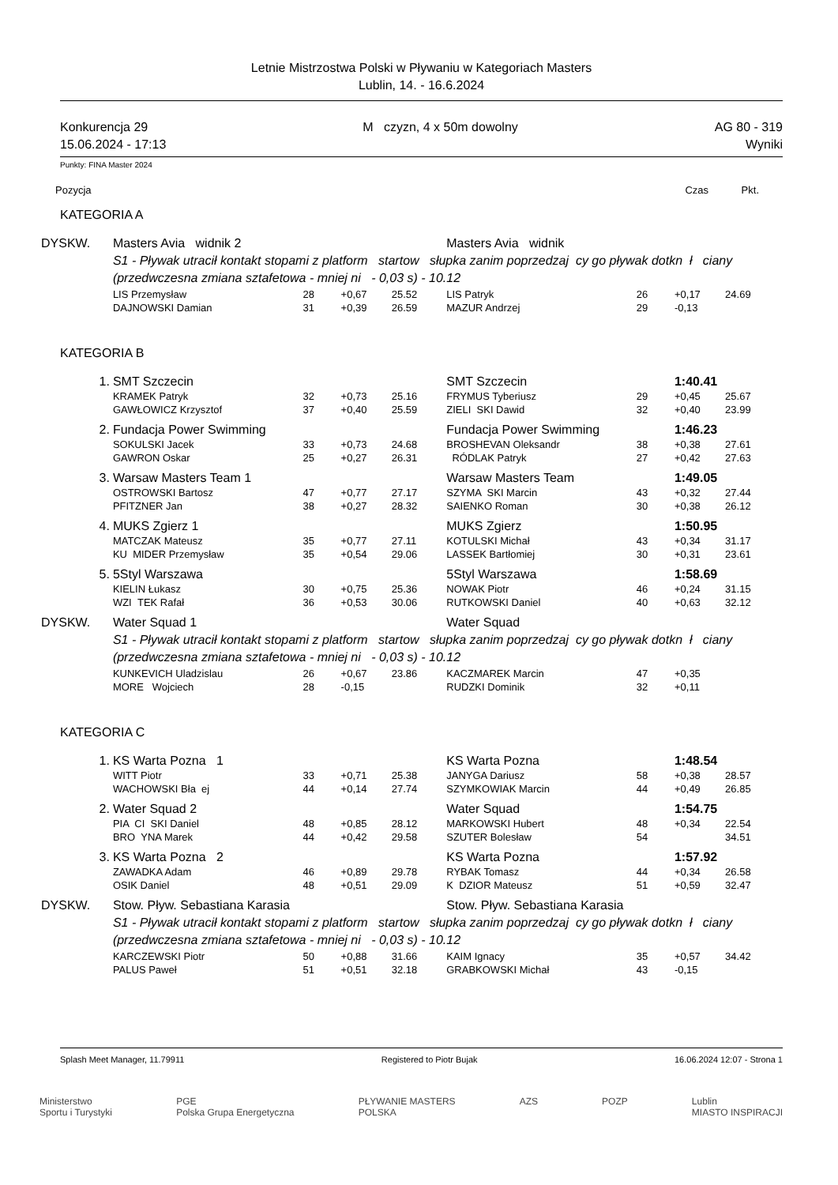Letnie Mistrzostwa Polski w Pływaniu w Kategoriach Masters
Lublin, 14. - 16.6.2024
Konkurencja 29
15.06.2024 - 17:13
M czyzn, 4 x 50m dowolny AG 80 - 319
Wyniki
Punkty: FINA Master 2024
| Pozycja | Czas | Pkt. |
KATEGORIA A
| DYSKW. | Masters Avia widnik 2 | | | | Masters Avia widnik | | | |
| | S1 - Pływak utracił kontakt stopami z platform startow słupka zanim poprzedzaj cy go pływak dotkn ł ciany (przedwczesna zmiana sztafetowa - mniej ni - 0,03 s) - 10.12 | | | | | | | |
| | LIS Przemysław | 28 | +0,67 | 25.52 | LIS Patryk | 26 | +0,17 | 24.69 |
| | DAJNOWSKI Damian | 31 | +0,39 | 26.59 | MAZUR Andrzej | 29 | -0,13 | |
| KATEGORIA B | | | | | | | | |
| 1. | SMT Szczecin | | | | SMT Szczecin | | 1:40.41 | |
| | KRAMEK Patryk | 32 | +0,73 | 25.16 | FRYMUS Tyberiusz | 29 | +0,45 | 25.67 |
| | GAWŁOWICZ Krzysztof | 37 | +0,40 | 25.59 | ZIELI SKI Dawid | 32 | +0,40 | 23.99 |
| 2. | Fundacja Power Swimming | | | | Fundacja Power Swimming | | 1:46.23 | |
| | SOKULSKI Jacek | 33 | +0,73 | 24.68 | BROSHEVAN Oleksandr | 38 | +0,38 | 27.61 |
| | GAWRON Oskar | 25 | +0,27 | 26.31 | RÓDLAK Patryk | 27 | +0,42 | 27.63 |
| 3. | Warsaw Masters Team 1 | | | | Warsaw Masters Team | | 1:49.05 | |
| | OSTROWSKI Bartosz | 47 | +0,77 | 27.17 | SZYMA SKI Marcin | 43 | +0,32 | 27.44 |
| | PFITZNER Jan | 38 | +0,27 | 28.32 | SAIENKO Roman | 30 | +0,38 | 26.12 |
| 4. | MUKS Zgierz 1 | | | | MUKS Zgierz | | 1:50.95 | |
| | MATCZAK Mateusz | 35 | +0,77 | 27.11 | KOTULSKI Michał | 43 | +0,34 | 31.17 |
| | KU MIDER Przemysław | 35 | +0,54 | 29.06 | LASSEK Bartłomiej | 30 | +0,31 | 23.61 |
| 5. | 5Styl Warszawa | | | | 5Styl Warszawa | | 1:58.69 | |
| | KIELIN Łukasz | 30 | +0,75 | 25.36 | NOWAK Piotr | 46 | +0,24 | 31.15 |
| | WZI TEK Rafał | 36 | +0,53 | 30.06 | RUTKOWSKI Daniel | 40 | +0,63 | 32.12 |
| DYSKW. | Water Squad 1 | | | | Water Squad | | | |
| | S1 - Pływak utracił kontakt stopami z platform startow słupka zanim poprzedzaj cy go pływak dotkn ł ciany (przedwczesna zmiana sztafetowa - mniej ni - 0,03 s) - 10.12 | | | | | | | |
| | KUNKEVICH Uladzislau | 26 | +0,67 | 23.86 | KACZMAREK Marcin | 47 | +0,35 | |
| | MORE Wojciech | 28 | -0,15 | | RUDZKI Dominik | 32 | +0,11 | |
| KATEGORIA C | | | | | | | | |
| 1. | KS Warta Pozna 1 | | | | KS Warta Pozna | | 1:48.54 | |
| | WITT Piotr | 33 | +0,71 | 25.38 | JANYGA Dariusz | 58 | +0,38 | 28.57 |
| | WACHOWSKI Bła ej | 44 | +0,14 | 27.74 | SZYMKOWIAK Marcin | 44 | +0,49 | 26.85 |
| 2. | Water Squad 2 | | | | Water Squad | | 1:54.75 | |
| | PIA CI SKI Daniel | 48 | +0,85 | 28.12 | MARKOWSKI Hubert | 48 | +0,34 | 22.54 |
| | BRO YNA Marek | 44 | +0,42 | 29.58 | SZUTER Bolesław | 54 | | 34.51 |
| 3. | KS Warta Pozna 2 | | | | KS Warta Pozna | | 1:57.92 | |
| | ZAWADKA Adam | 46 | +0,89 | 29.78 | RYBAK Tomasz | 44 | +0,34 | 26.58 |
| | OSIK Daniel | 48 | +0,51 | 29.09 | K DZIOR Mateusz | 51 | +0,59 | 32.47 |
| DYSKW. | Stow. Pływ. Sebastiana Karasia | | | | Stow. Pływ. Sebastiana Karasia | | | |
| | S1 - Pływak utracił kontakt stopami z platform startow słupka zanim poprzedzaj cy go pływak dotkn ł ciany (przedwczesna zmiana sztafetowa - mniej ni - 0,03 s) - 10.12 | | | | | | | |
| | KARCZEWSKI Piotr | 50 | +0,88 | 31.66 | KAIM Ignacy | 35 | +0,57 | 34.42 |
| | PALUS Paweł | 51 | +0,51 | 32.18 | GRABKOWSKI Michał | 43 | -0,15 | |
Splash Meet Manager, 11.79911 Registered to Piotr Bujak 16.06.2024 12:07 - Strona 1
Ministerstwo
Sportu i Turystyki PGE
Polska Grupa Energetyczna PŁYWANIE MASTERS
POLSKA AZS POZP Lublin
MIASTO INSPIRACJI